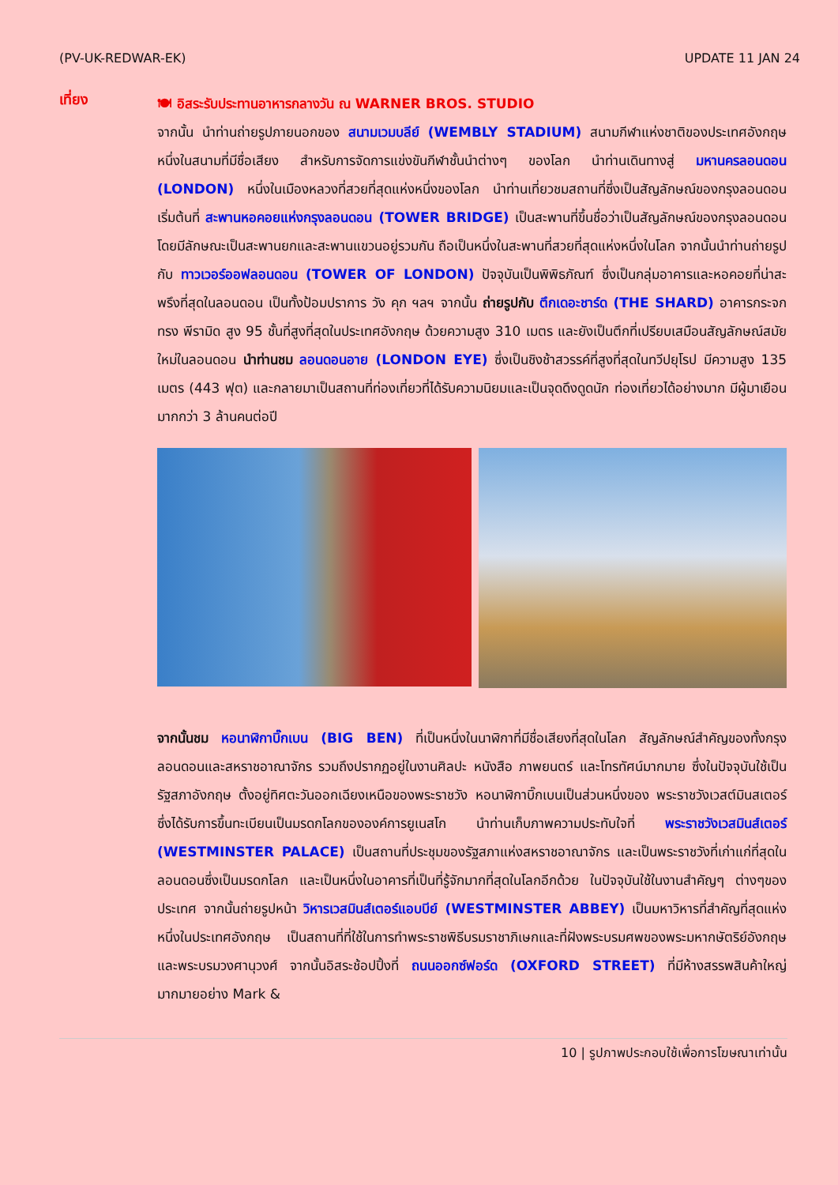(PV-UK-REDWAR-EK) UPDATE 11 JAN 24
เที่ยง
🍽 อิสระรับประทานอาหารกลางวัน ณ WARNER BROS. STUDIO
จากนั้น นำท่านถ่ายรูปภายนอกของ สนามเวมบลีย์ (WEMBLY STADIUM) สนามกีฬาแห่งชาติของประเทศอังกฤษ หนึ่งในสนามที่มีชื่อเสียง สำหรับการจัดการแข่งขันกีฬาชั้นนำต่างๆ ของโลก นำท่านเดินทางสู่ มหานครลอนดอน (LONDON) หนึ่งในเมืองหลวงที่สวยที่สุดแห่งหนึ่งของโลก นำท่านเที่ยวชมสถานที่ซึ่งเป็นสัญลักษณ์ของกรุงลอนดอน เริ่มต้นที่ สะพานหอคอยแห่งกรุงลอนดอน (TOWER BRIDGE) เป็นสะพานที่ขึ้นชื่อว่าเป็นสัญลักษณ์ของกรุงลอนดอน โดยมีลักษณะเป็นสะพานยกและสะพานแขวนอยู่รวมกัน ถือเป็นหนึ่งในสะพานที่สวยที่สุดแห่งหนึ่งในโลก จากนั้นนำท่านถ่ายรูปกับ ทาวเวอร์ออฟลอนดอน (TOWER OF LONDON) ปัจจุบันเป็นพิพิธภัณฑ์ ซึ่งเป็นกลุ่มอาคารและหอคอยที่น่าสะพรึงที่สุดในลอนดอน เป็นทั้งป้อมปราการ วัง คุก ฯลฯ จากนั้น ถ่ายรูปกับ ตึกเดอะชาร์ด (THE SHARD) อาคารกระจกทรง พีรามิด สูง 95 ชั้นที่สูงที่สุดในประเทศอังกฤษ ด้วยความสูง 310 เมตร และยังเป็นตึกที่เปรียบเสมือนสัญลักษณ์สมัยใหม่ในลอนดอน นำท่านชม ลอนดอนอาย (LONDON EYE) ซึ่งเป็นชิงช้าสวรรค์ที่สูงที่สุดในทวีปยุโรป มีความสูง 135 เมตร (443 ฟุต) และกลายมาเป็นสถานที่ท่องเที่ยวที่ได้รับความนิยมและเป็นจุดดึงดูดนัก ท่องเที่ยวได้อย่างมาก มีผู้มาเยือนมากกว่า 3 ล้านคนต่อปี
จากนั้นชม หอนาฬิกาบิ๊กเบน (BIG BEN) ที่เป็นหนึ่งในนาฬิกาที่มีชื่อเสียงที่สุดในโลก สัญลักษณ์สำคัญของทั้งกรุงลอนดอนและสหราชอาณาจักร รวมถึงปรากฏอยู่ในงานศิลปะ หนังสือ ภาพยนตร์ และโทรทัศน์มากมาย ซึ่งในปัจจุบันใช้เป็นรัฐสภาอังกฤษ ตั้งอยู่ทิศตะวันออกเฉียงเหนือของพระราชวัง หอนาฬิกาบิ๊กเบนเป็นส่วนหนึ่งของ พระราชวังเวสต์มินสเตอร์ ซึ่งได้รับการขึ้นทะเบียนเป็นมรดกโลกขององค์การยูเนสโก นำท่านเก็บภาพความประทับใจที่ พระราชวังเวสมินส์เตอร์ (WESTMINSTER PALACE) เป็นสถานที่ประชุมของรัฐสภาแห่งสหราชอาณาจักร และเป็นพระราชวังที่เก่าแก่ที่สุดในลอนดอนซึ่งเป็นมรดกโลก และเป็นหนึ่งในอาคารที่เป็นที่รู้จักมากที่สุดในโลกอีกด้วย ในปัจจุบันใช้ในงานสำคัญๆ ต่างๆของประเทศ จากนั้นถ่ายรูปหน้า วิหารเวสมินส์เตอร์แอบบีย์ (WESTMINSTER ABBEY) เป็นมหาวิหารที่สำคัญที่สุดแห่งหนึ่งในประเทศอังกฤษ เป็นสถานที่ที่ใช้ในการทำพระราชพิธีบรมราชาภิเษกและที่ฝังพระบรมศพของพระมหากษัตริย์อังกฤษและพระบรมวงศานุวงศ์ จากนั้นอิสระช้อปปิ้งที่ ถนนออกซ์ฟอร์ด (OXFORD STREET) ที่มีห้างสรรพสินค้าใหญ่มากมายอย่าง Mark &
10 | รูปภาพประกอบใช้เพื่อการโฆษณาเท่านั้น